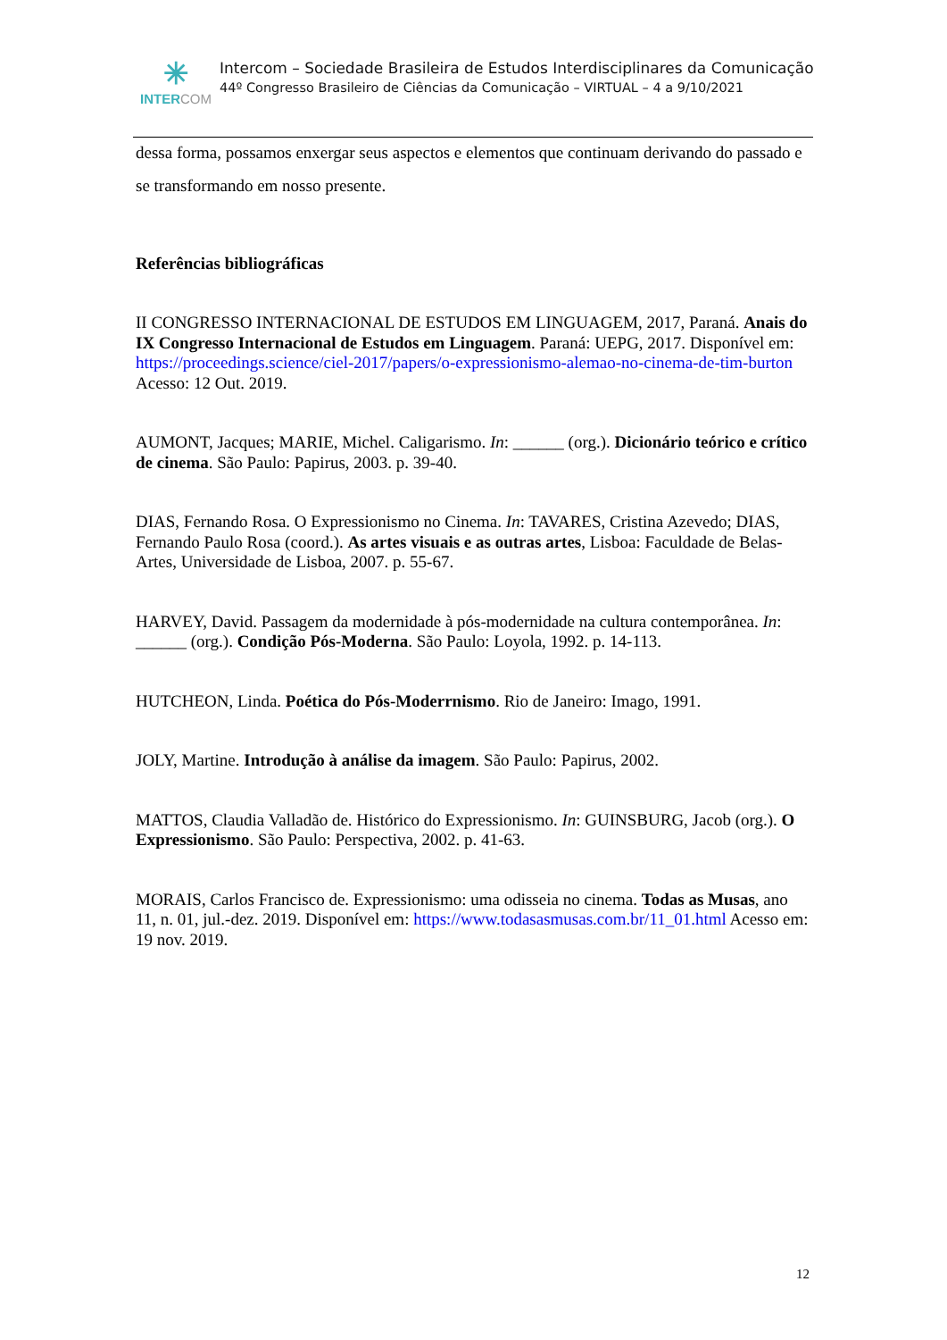✳
INTERCOM
Intercom – Sociedade Brasileira de Estudos Interdisciplinares da Comunicação
44º Congresso Brasileiro de Ciências da Comunicação – VIRTUAL – 4 a 9/10/2021
dessa forma, possamos enxergar seus aspectos e elementos que continuam derivando do passado e se transformando em nosso presente.
Referências bibliográficas
II CONGRESSO INTERNACIONAL DE ESTUDOS EM LINGUAGEM, 2017, Paraná. Anais do IX Congresso Internacional de Estudos em Linguagem. Paraná: UEPG, 2017. Disponível em: https://proceedings.science/ciel-2017/papers/o-expressionismo-alemao-no-cinema-de-tim-burton Acesso: 12 Out. 2019.
AUMONT, Jacques; MARIE, Michel. Caligarismo. In: ______ (org.). Dicionário teórico e crítico de cinema. São Paulo: Papirus, 2003. p. 39-40.
DIAS, Fernando Rosa. O Expressionismo no Cinema. In: TAVARES, Cristina Azevedo; DIAS, Fernando Paulo Rosa (coord.). As artes visuais e as outras artes, Lisboa: Faculdade de Belas-Artes, Universidade de Lisboa, 2007. p. 55-67.
HARVEY, David. Passagem da modernidade à pós-modernidade na cultura contemporânea. In: ______ (org.). Condição Pós-Moderna. São Paulo: Loyola, 1992. p. 14-113.
HUTCHEON, Linda. Poética do Pós-Moderrnismo. Rio de Janeiro: Imago, 1991.
JOLY, Martine. Introdução à análise da imagem. São Paulo: Papirus, 2002.
MATTOS, Claudia Valladão de. Histórico do Expressionismo. In: GUINSBURG, Jacob (org.). O Expressionismo. São Paulo: Perspectiva, 2002. p. 41-63.
MORAIS, Carlos Francisco de. Expressionismo: uma odisseia no cinema. Todas as Musas, ano 11, n. 01, jul.-dez. 2019. Disponível em: https://www.todasasmusas.com.br/11_01.html Acesso em: 19 nov. 2019.
12